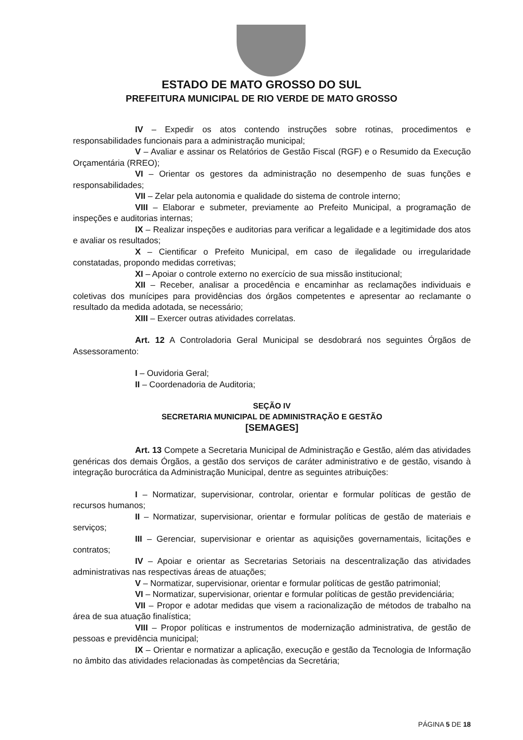ESTADO DE MATO GROSSO DO SUL
PREFEITURA MUNICIPAL DE RIO VERDE DE MATO GROSSO
IV – Expedir os atos contendo instruções sobre rotinas, procedimentos e responsabilidades funcionais para a administração municipal;
V – Avaliar e assinar os Relatórios de Gestão Fiscal (RGF) e o Resumido da Execução Orçamentária (RREO);
VI – Orientar os gestores da administração no desempenho de suas funções e responsabilidades;
VII – Zelar pela autonomia e qualidade do sistema de controle interno;
VIII – Elaborar e submeter, previamente ao Prefeito Municipal, a programação de inspeções e auditorias internas;
IX – Realizar inspeções e auditorias para verificar a legalidade e a legitimidade dos atos e avaliar os resultados;
X – Cientificar o Prefeito Municipal, em caso de ilegalidade ou irregularidade constatadas, propondo medidas corretivas;
XI – Apoiar o controle externo no exercício de sua missão institucional;
XII – Receber, analisar a procedência e encaminhar as reclamações individuais e coletivas dos munícipes para providências dos órgãos competentes e apresentar ao reclamante o resultado da medida adotada, se necessário;
XIII – Exercer outras atividades correlatas.
Art. 12 A Controladoria Geral Municipal se desdobrará nos seguintes Órgãos de Assessoramento:
I – Ouvidoria Geral;
II – Coordenadoria de Auditoria;
SEÇÃO IV
SECRETARIA MUNICIPAL DE ADMINISTRAÇÃO E GESTÃO
[SEMAGES]
Art. 13 Compete a Secretaria Municipal de Administração e Gestão, além das atividades genéricas dos demais Órgãos, a gestão dos serviços de caráter administrativo e de gestão, visando à integração burocrática da Administração Municipal, dentre as seguintes atribuições:
I – Normatizar, supervisionar, controlar, orientar e formular políticas de gestão de recursos humanos;
II – Normatizar, supervisionar, orientar e formular políticas de gestão de materiais e serviços;
III – Gerenciar, supervisionar e orientar as aquisições governamentais, licitações e contratos;
IV – Apoiar e orientar as Secretarias Setoriais na descentralização das atividades administrativas nas respectivas áreas de atuações;
V – Normatizar, supervisionar, orientar e formular políticas de gestão patrimonial;
VI – Normatizar, supervisionar, orientar e formular políticas de gestão previdenciária;
VII – Propor e adotar medidas que visem a racionalização de métodos de trabalho na área de sua atuação finalística;
VIII – Propor políticas e instrumentos de modernização administrativa, de gestão de pessoas e previdência municipal;
IX – Orientar e normatizar a aplicação, execução e gestão da Tecnologia de Informação no âmbito das atividades relacionadas às competências da Secretária;
PÁGINA 5 DE 18